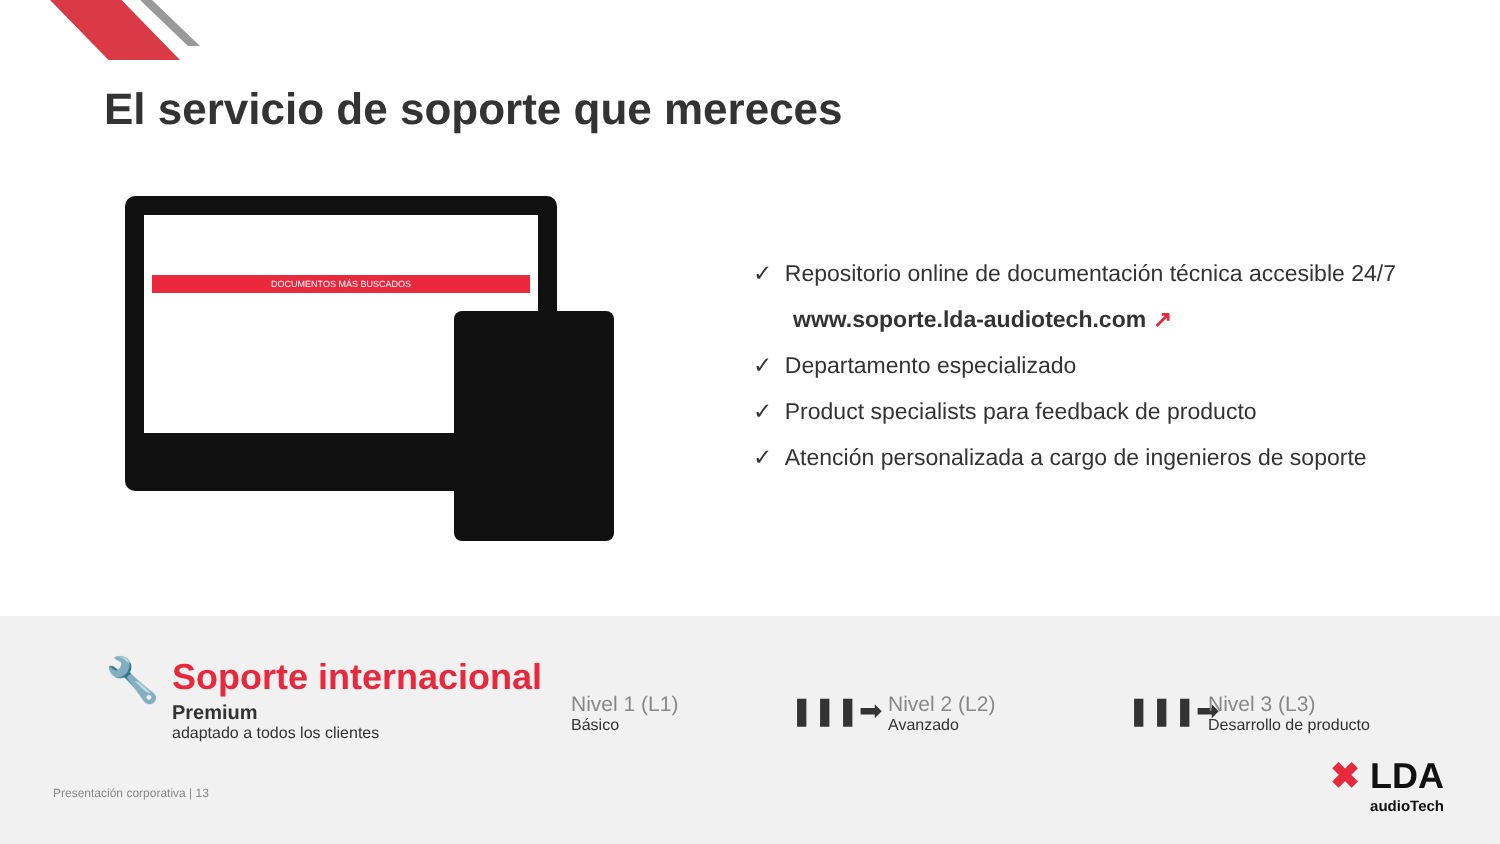El servicio de soporte que mereces
DOCUMENTOS MÁS BUSCADOS
✓ Repositorio online de documentación técnica accesible 24/7
www.soporte.lda-audiotech.com ↗
✓ Departamento especializado
✓ Product specialists para feedback de producto
✓ Atención personalizada a cargo de ingenieros de soporte
🔧 Soporte internacional
Premium
adaptado a todos los clientes
Nivel 1 (L1)
Básico
❚❚❚➡ Nivel 2 (L2)
Avanzado
❚❚❚➡
Nivel 3 (L3)
Desarrollo de producto
Presentación corporativa | 13 ✖ LDA
audioTech